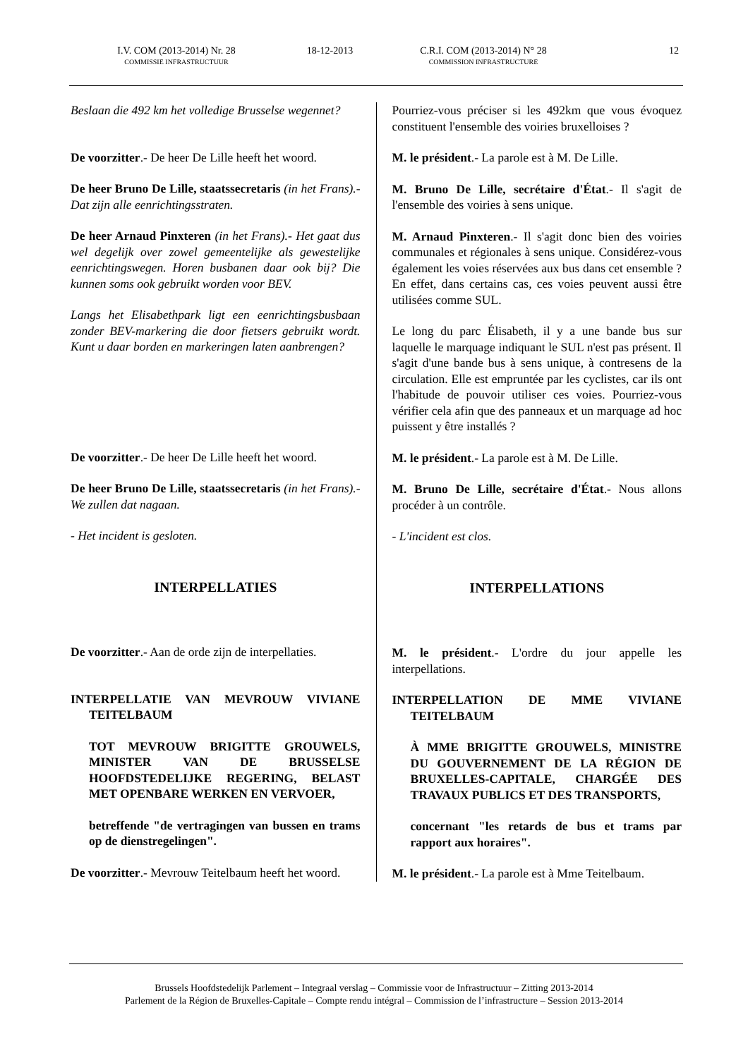I.V. COM (2013-2014) Nr. 28
COMMISSIE INFRASTRUCTUUR
18-12-2013 C.R.I. COM (2013-2014) N° 28
COMMISSION INFRASTRUCTURE
12
Beslaan die 492 km het volledige Brusselse wegennet?
De voorzitter.- De heer De Lille heeft het woord.
De heer Bruno De Lille, staatssecretaris (in het Frans).- Dat zijn alle eenrichtingsstraten.
De heer Arnaud Pinxteren (in het Frans).- Het gaat dus wel degelijk over zowel gemeentelijke als gewestelijke eenrichtingswegen. Horen busbanen daar ook bij? Die kunnen soms ook gebruikt worden voor BEV.
Langs het Elisabethpark ligt een eenrichtingsbusbaan zonder BEV-markering die door fietsers gebruikt wordt. Kunt u daar borden en markeringen laten aanbrengen?
De voorzitter.- De heer De Lille heeft het woord.
De heer Bruno De Lille, staatssecretaris (in het Frans).- We zullen dat nagaan.
- Het incident is gesloten.
INTERPELLATIES
De voorzitter.- Aan de orde zijn de interpellaties.
INTERPELLATIE VAN MEVROUW VIVIANE TEITELBAUM
TOT MEVROUW BRIGITTE GROUWELS, MINISTER VAN DE BRUSSELSE HOOFDSTEDELIJKE REGERING, BELAST MET OPENBARE WERKEN EN VERVOER,
betreffende "de vertragingen van bussen en trams op de dienstregelingen".
De voorzitter.- Mevrouw Teitelbaum heeft het woord.
Pourriez-vous préciser si les 492km que vous évoquez constituent l'ensemble des voiries bruxelloises ?
M. le président.- La parole est à M. De Lille.
M. Bruno De Lille, secrétaire d'État.- Il s'agit de l'ensemble des voiries à sens unique.
M. Arnaud Pinxteren.- Il s'agit donc bien des voiries communales et régionales à sens unique. Considérez-vous également les voies réservées aux bus dans cet ensemble ? En effet, dans certains cas, ces voies peuvent aussi être utilisées comme SUL.
Le long du parc Élisabeth, il y a une bande bus sur laquelle le marquage indiquant le SUL n'est pas présent. Il s'agit d'une bande bus à sens unique, à contresens de la circulation. Elle est empruntée par les cyclistes, car ils ont l'habitude de pouvoir utiliser ces voies. Pourriez-vous vérifier cela afin que des panneaux et un marquage ad hoc puissent y être installés ?
M. le président.- La parole est à M. De Lille.
M. Bruno De Lille, secrétaire d'État.- Nous allons procéder à un contrôle.
- L'incident est clos.
INTERPELLATIONS
M. le président.- L'ordre du jour appelle les interpellations.
INTERPELLATION DE MME VIVIANE TEITELBAUM
À MME BRIGITTE GROUWELS, MINISTRE DU GOUVERNEMENT DE LA RÉGION DE BRUXELLES-CAPITALE, CHARGÉE DES TRAVAUX PUBLICS ET DES TRANSPORTS,
concernant "les retards de bus et trams par rapport aux horaires".
M. le président.- La parole est à Mme Teitelbaum.
Brussels Hoofdstedelijk Parlement – Integraal verslag – Commissie voor de Infrastructuur – Zitting 2013-2014
Parlement de la Région de Bruxelles-Capitale – Compte rendu intégral – Commission de l’infrastructure – Session 2013-2014